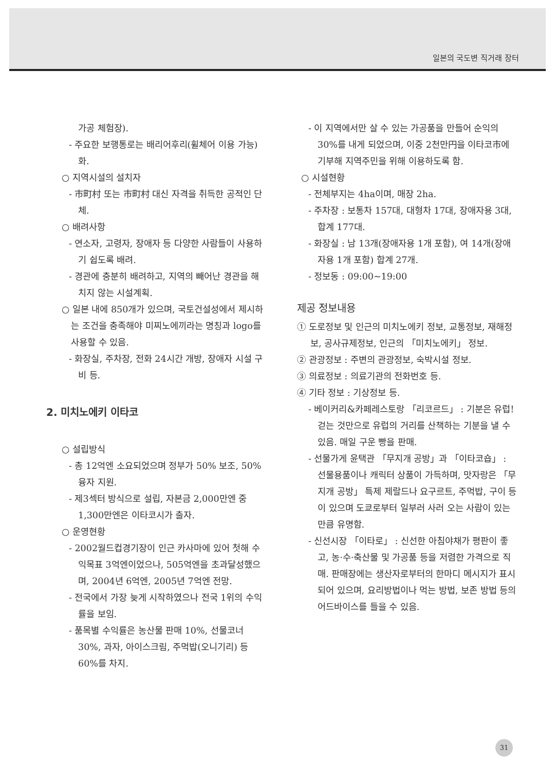일본의 국도변 직거래 장터
가공 체험장).
- 주요한 보행통로는 배리어후리(휠체어 이용 가능)화.
○ 지역시설의 설치자
- 市町村 또는 市町村 대신 자격을 취득한 공적인 단체.
○ 배려사항
- 연소자, 고령자, 장애자 등 다양한 사람들이 사용하기 쉽도록 배려.
- 경관에 충분히 배려하고, 지역의 빼어난 경관을 해치지 않는 시설계획.
○ 일본 내에 850개가 있으며, 국토건설성에서 제시하는 조건을 충족해야 미찌노에끼라는 명칭과 logo를 사용할 수 있음.
- 화장실, 주차장, 전화 24시간 개방, 장애자 시설 구비 등.
2. 미치노에키 이타코
○ 설립방식
- 총 12억엔 소요되었으며 정부가 50% 보조, 50% 융자 지원.
- 제3섹터 방식으로 설립, 자본금 2,000만엔 중 1,300만엔은 이타코시가 출자.
○ 운영현황
- 2002월드컵경기장이 인근 카사마에 있어 첫해 수익목표 3억엔이었으나, 505억엔을 초과달성했으며, 2004년 6억엔, 2005년 7억엔 전망.
- 전국에서 가장 늦게 시작하였으나 전국 1위의 수익률을 보임.
- 품목별 수익률은 농산물 판매 10%, 선물코너 30%, 과자, 아이스크림, 주먹밥(오니기리) 등 60%를 차지.
- 이 지역에서만 살 수 있는 가공품을 만들어 순익의 30%를 내게 되었으며, 이중 2천만円을 이타코市에 기부해 지역주민을 위해 이용하도록 함.
○ 시설현황
- 전체부지는 4ha이며, 매장 2ha.
- 주차장 : 보통차 157대, 대형차 17대, 장애자용 3대, 합계 177대.
- 화장실 : 남 13개(장애자용 1개 포함), 여 14개(장애자용 1개 포함) 합계 27개.
- 정보동 : 09:00~19:00
제공 정보내용
① 도로정보 및 인근의 미치노에키 정보, 교통정보, 재해정보, 공사규제정보, 인근의 「미치노에키」 정보.
② 관광정보 : 주변의 관광정보, 숙박시설 정보.
③ 의료정보 : 의료기관의 전화번호 등.
④ 기타 정보 : 기상정보 등.
- 베이커리&카페레스토랑 「리코르드」 : 기분은 유럽! 걷는 것만으로 유럽의 거리를 산책하는 기분을 낼 수 있음. 매일 구운 빵을 판매.
- 선물가게 윤택관 「무지개 공방」과 「이타코숍」 : 선물용품이나 캐릭터 상품이 가득하며, 맛자랑은 「무지개 공방」 특제 제랄드나 요구르트, 주먹밥, 구이 등이 있으며 도쿄로부터 일부러 사러 오는 사람이 있는 만큼 유명함.
- 신선시장 「이타로」 : 신선한 아침야채가 평판이 좋고, 농·수·축산물 및 가공품 등을 저렴한 가격으로 직매. 판매장에는 생산자로부터의 한마디 메시지가 표시되어 있으며, 요리방법이나 먹는 방법, 보존 방법 등의 어드바이스를 들을 수 있음.
31